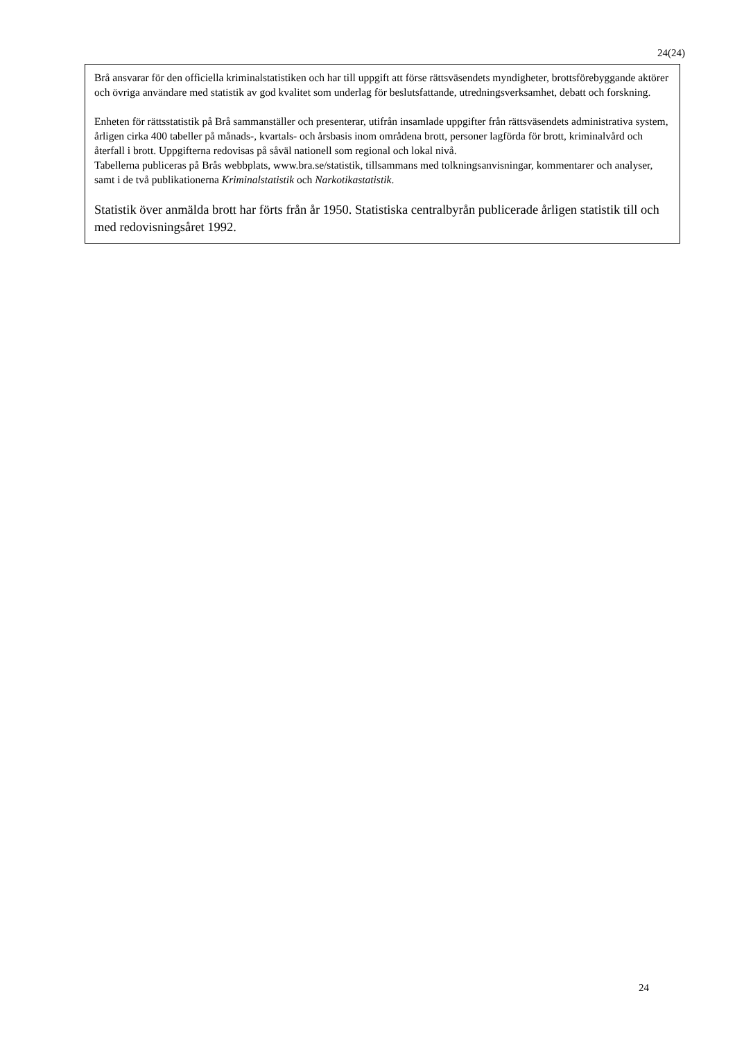24(24)
Brå ansvarar för den officiella kriminalstatistiken och har till uppgift att förse rättsväsendets myndigheter, brottsförebyggande aktörer och övriga användare med statistik av god kvalitet som underlag för beslutsfattande, utredningsverksamhet, debatt och forskning.
Enheten för rättsstatistik på Brå sammanställer och presenterar, utifrån insamlade uppgifter från rättsväsendets administrativa system, årligen cirka 400 tabeller på månads-, kvartals- och årsbasis inom områdena brott, personer lagförda för brott, kriminalvård och återfall i brott. Uppgifterna redovisas på såväl nationell som regional och lokal nivå.
Tabellerna publiceras på Brås webbplats, www.bra.se/statistik, tillsammans med tolkningsanvisningar, kommentarer och analyser, samt i de två publikationerna Kriminalstatistik och Narkotikastatistik.
Statistik över anmälda brott har förts från år 1950. Statistiska centralbyrån publicerade årligen statistik till och med redovisningsåret 1992.
24